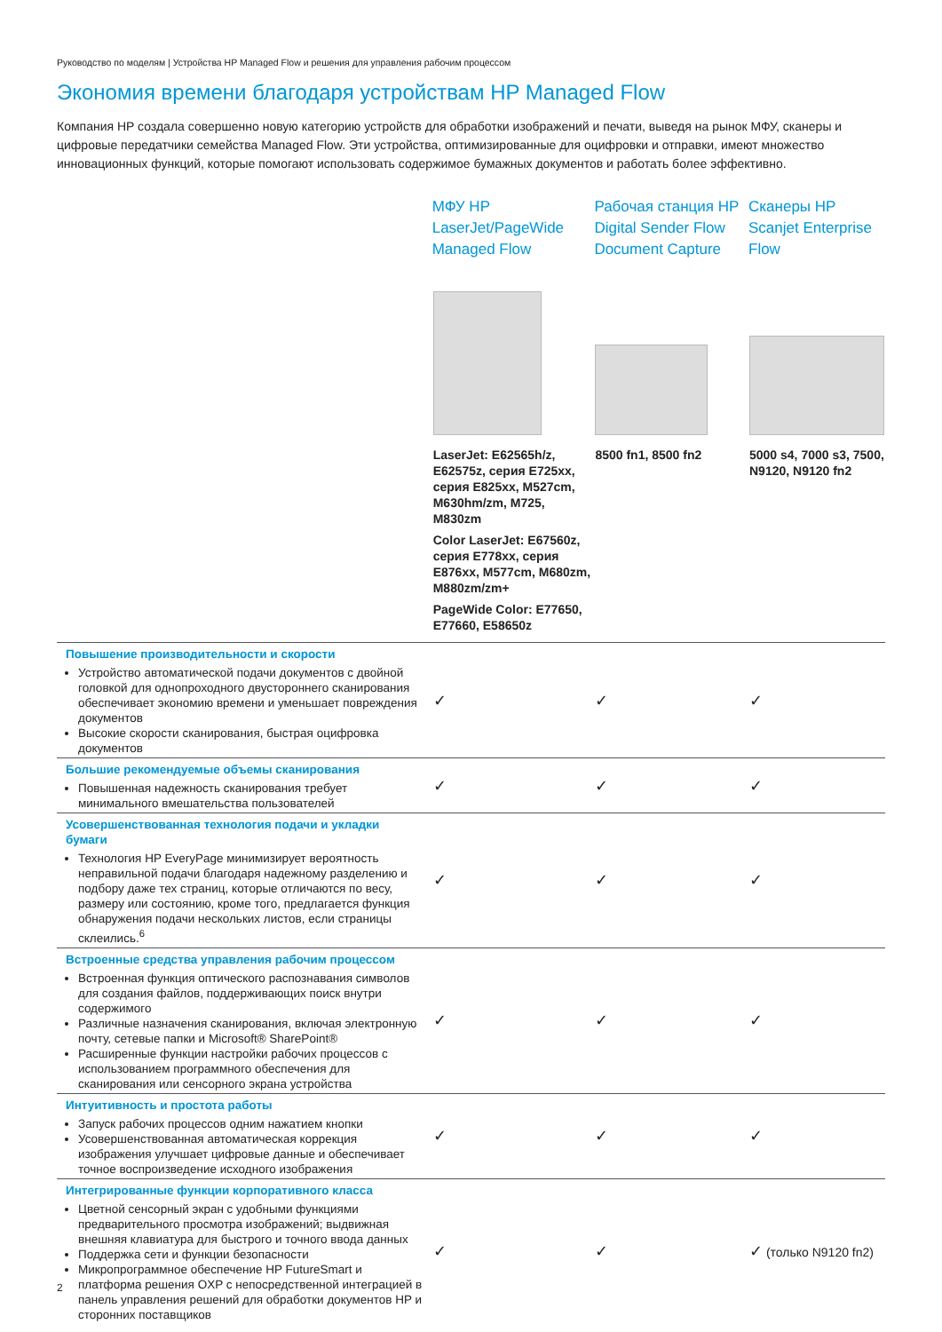Руководство по моделям | Устройства HP Managed Flow и решения для управления рабочим процессом
Экономия времени благодаря устройствам HP Managed Flow
Компания HP создала совершенно новую категорию устройств для обработки изображений и печати, выведя на рынок МФУ, сканеры и цифровые передатчики семейства Managed Flow. Эти устройства, оптимизированные для оцифровки и отправки, имеют множество инновационных функций, которые помогают использовать содержимое бумажных документов и работать более эффективно.
| | МФУ HP LaserJet/PageWide Managed Flow | Рабочая станция HP Digital Sender Flow Document Capture | Сканеры HP Scanjet Enterprise Flow |
| --- | --- | --- | --- |
| | LaserJet: E62565h/z, E62575z, серия E725xx, серия E825xx, M527cm, M630hm/zm, M725, M830zm Color LaserJet: E67560z, серия E778xx, серия E876xx, M577cm, M680zm, M880zm/zm+ PageWide Color: E77650, E77660, E58650z | 8500 fn1, 8500 fn2 | 5000 s4, 7000 s3, 7500, N9120, N9120 fn2 |
| Повышение производительности и скорости Устройство автоматической подачи документов с двойной головкой для однопроходного двустороннего сканирования обеспечивает экономию времени и уменьшает повреждения документов Высокие скорости сканирования, быстрая оцифровка документов | ✓ | ✓ | ✓ |
| Большие рекомендуемые объемы сканирования Повышенная надежность сканирования требует минимального вмешательства пользователей | ✓ | ✓ | ✓ |
| Усовершенствованная технология подачи и укладки бумаги Технология HP EveryPage минимизирует вероятность неправильной подачи благодаря надежному разделению и подбору даже тех страниц, которые отличаются по весу, размеру или состоянию, кроме того, предлагается функция обнаружения подачи нескольких листов, если страницы склеились.<sup>6</sup> | ✓ | ✓ | ✓ |
| Встроенные средства управления рабочим процессом Встроенная функция оптического распознавания символов для создания файлов, поддерживающих поиск внутри содержимого Различные назначения сканирования, включая электронную почту, сетевые папки и Microsoft® SharePoint® Расширенные функции настройки рабочих процессов с использованием программного обеспечения для сканирования или сенсорного экрана устройства | ✓ | ✓ | ✓ |
| Интуитивность и простота работы Запуск рабочих процессов одним нажатием кнопки Усовершенствованная автоматическая коррекция изображения улучшает цифровые данные и обеспечивает точное воспроизведение исходного изображения | ✓ | ✓ | ✓ |
| Интегрированные функции корпоративного класса Цветной сенсорный экран с удобными функциями предварительного просмотра изображений; выдвижная внешняя клавиатура для быстрого и точного ввода данных Поддержка сети и функции безопасности Микропрограммное обеспечение HP FutureSmart и платформа решения OXP с непосредственной интеграцией в панель управления решений для обработки документов HP и сторонних поставщиков | ✓ | ✓ | ✓ (только N9120 fn2) |
2